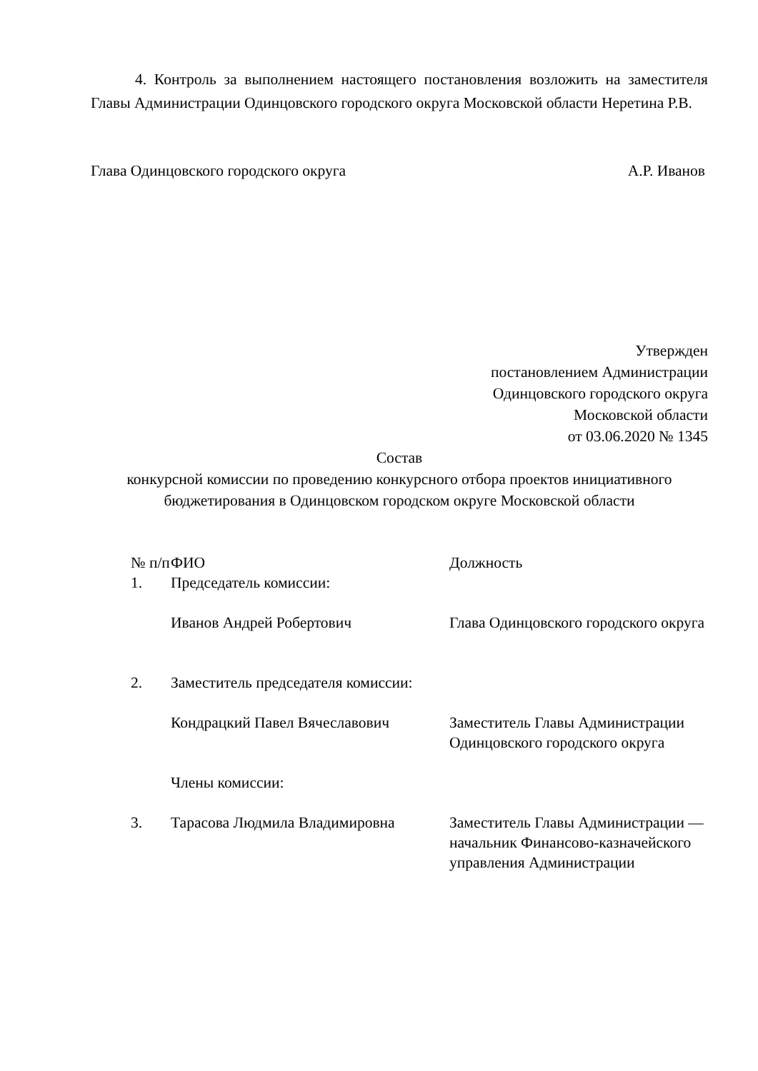4. Контроль за выполнением настоящего постановления возложить на заместителя Главы Администрации Одинцовского городского округа Московской области Неретина Р.В.
Глава Одинцовского городского округа А.Р. Иванов
Утвержден
постановлением Администрации
Одинцовского городского округа
Московской области
от 03.06.2020 № 1345
Состав
конкурсной комиссии по проведению конкурсного отбора проектов инициативного бюджетирования в Одинцовском городском округе Московской области
| № п/п | ФИО | Должность |
| 1. | Председатель комиссии: | |
| | Иванов Андрей Робертович | Глава Одинцовского городского округа |
| 2. | Заместитель председателя комиссии: | |
| | Кондрацкий Павел Вячеславович | Заместитель Главы Администрации Одинцовского городского округа |
| | Члены комиссии: | |
| 3. | Тарасова Людмила Владимировна | Заместитель Главы Администрации — начальник Финансово-казначейского управления Администрации |